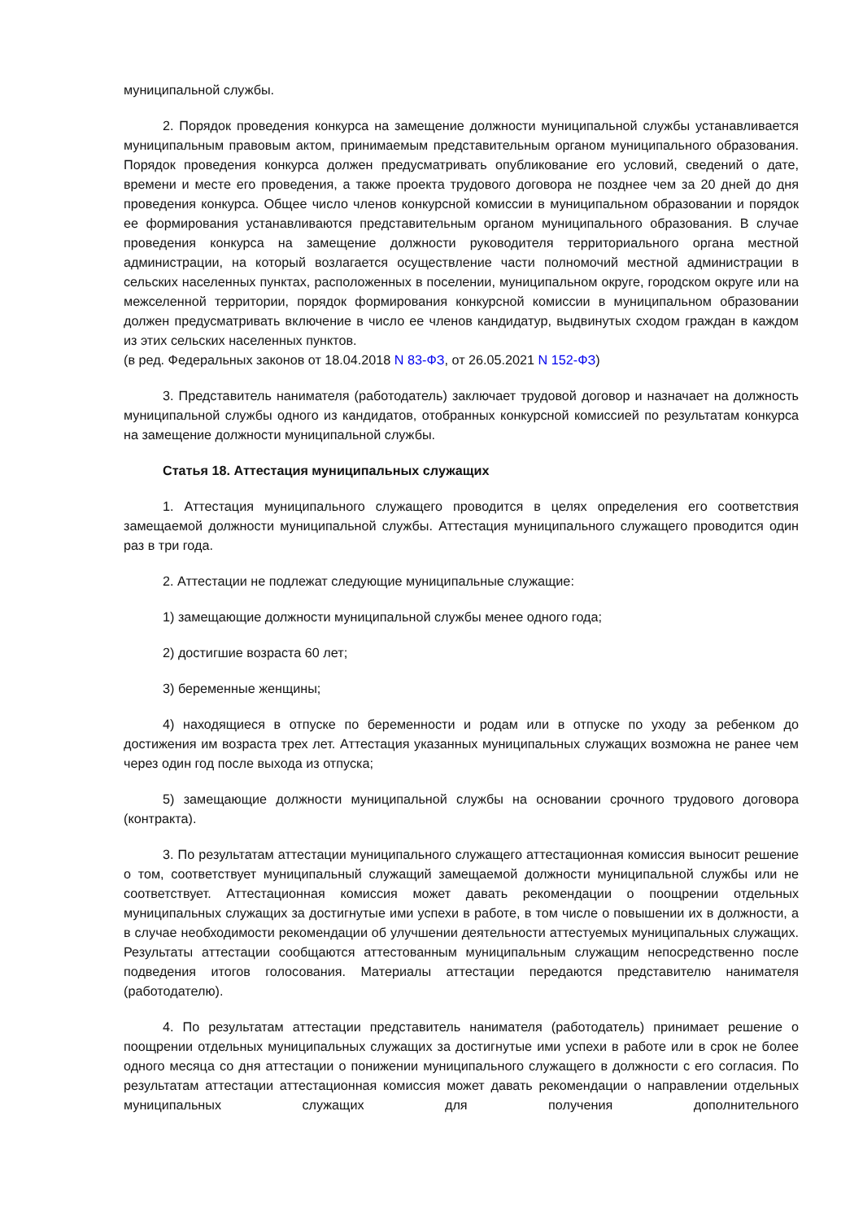муниципальной службы.
2. Порядок проведения конкурса на замещение должности муниципальной службы устанавливается муниципальным правовым актом, принимаемым представительным органом муниципального образования. Порядок проведения конкурса должен предусматривать опубликование его условий, сведений о дате, времени и месте его проведения, а также проекта трудового договора не позднее чем за 20 дней до дня проведения конкурса. Общее число членов конкурсной комиссии в муниципальном образовании и порядок ее формирования устанавливаются представительным органом муниципального образования. В случае проведения конкурса на замещение должности руководителя территориального органа местной администрации, на который возлагается осуществление части полномочий местной администрации в сельских населенных пунктах, расположенных в поселении, муниципальном округе, городском округе или на межселенной территории, порядок формирования конкурсной комиссии в муниципальном образовании должен предусматривать включение в число ее членов кандидатур, выдвинутых сходом граждан в каждом из этих сельских населенных пунктов.
(в ред. Федеральных законов от 18.04.2018 N 83-ФЗ, от 26.05.2021 N 152-ФЗ)
3. Представитель нанимателя (работодатель) заключает трудовой договор и назначает на должность муниципальной службы одного из кандидатов, отобранных конкурсной комиссией по результатам конкурса на замещение должности муниципальной службы.
Статья 18. Аттестация муниципальных служащих
1. Аттестация муниципального служащего проводится в целях определения его соответствия замещаемой должности муниципальной службы. Аттестация муниципального служащего проводится один раз в три года.
2. Аттестации не подлежат следующие муниципальные служащие:
1) замещающие должности муниципальной службы менее одного года;
2) достигшие возраста 60 лет;
3) беременные женщины;
4) находящиеся в отпуске по беременности и родам или в отпуске по уходу за ребенком до достижения им возраста трех лет. Аттестация указанных муниципальных служащих возможна не ранее чем через один год после выхода из отпуска;
5) замещающие должности муниципальной службы на основании срочного трудового договора (контракта).
3. По результатам аттестации муниципального служащего аттестационная комиссия выносит решение о том, соответствует муниципальный служащий замещаемой должности муниципальной службы или не соответствует. Аттестационная комиссия может давать рекомендации о поощрении отдельных муниципальных служащих за достигнутые ими успехи в работе, в том числе о повышении их в должности, а в случае необходимости рекомендации об улучшении деятельности аттестуемых муниципальных служащих. Результаты аттестации сообщаются аттестованным муниципальным служащим непосредственно после подведения итогов голосования. Материалы аттестации передаются представителю нанимателя (работодателю).
4. По результатам аттестации представитель нанимателя (работодатель) принимает решение о поощрении отдельных муниципальных служащих за достигнутые ими успехи в работе или в срок не более одного месяца со дня аттестации о понижении муниципального служащего в должности с его согласия. По результатам аттестации аттестационная комиссия может давать рекомендации о направлении отдельных муниципальных служащих для получения дополнительного